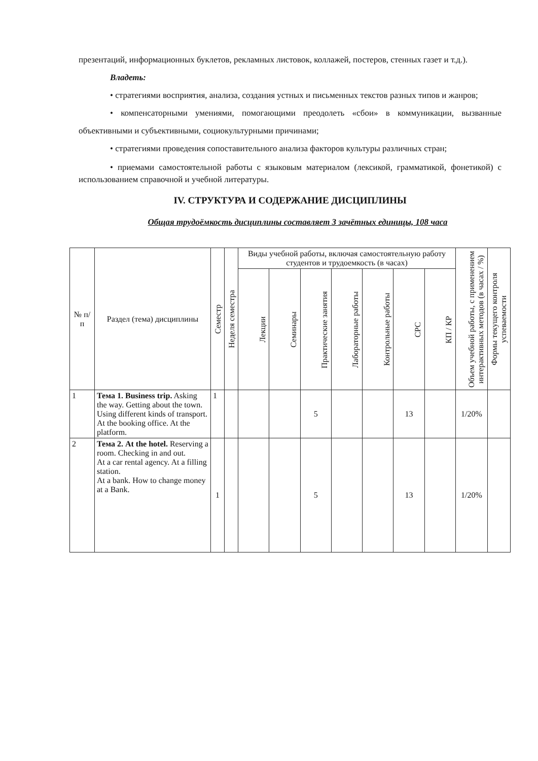презентаций, информационных буклетов, рекламных листовок, коллажей, постеров, стенных газет и т.д.).
Владеть:
• стратегиями восприятия, анализа, создания устных и письменных текстов разных типов и жанров;
• компенсаторными умениями, помогающими преодолеть «сбои» в коммуникации, вызванные объективными и субъективными, социокультурными причинами;
• стратегиями проведения сопоставительного анализа факторов культуры различных стран;
• приемами самостоятельной работы с языковым материалом (лексикой, грамматикой, фонетикой) с использованием справочной и учебной литературы.
IV. СТРУКТУРА И СОДЕРЖАНИЕ ДИСЦИПЛИНЫ
Общая трудоёмкость дисциплины составляет 3 зачётных единицы, 108 часа
| № п/п | Раздел (тема) дисциплины | Семестр | Неделя семестра | Виды учебной работы, включая самостоятельную работу студентов и трудоемкость (в часах) | | | | | | | Объем учебной работы, с применением интерактивных методов (в часах / %) | Формы текущего контроля успеваемости |
| --- | --- | --- | --- | --- | --- | --- | --- | --- | --- | --- | --- | --- |
| | | | | Лекции | Семинары | Практические занятия | Лабораторные работы | Контрольные работы | СРС | КП / КР | | |
| 1 | Тема 1. Business trip. Asking the way. Getting about the town. Using different kinds of transport. At the booking office. At the platform. | 1 | | | | 5 | | | 13 | | 1/20% | |
| 2 | Тема 2. At the hotel. Reserving a room. Checking in and out. At a car rental agency. At a filling station. At a bank. How to change money at a Bank. | 1 | | | | 5 | | | 13 | | 1/20% | |